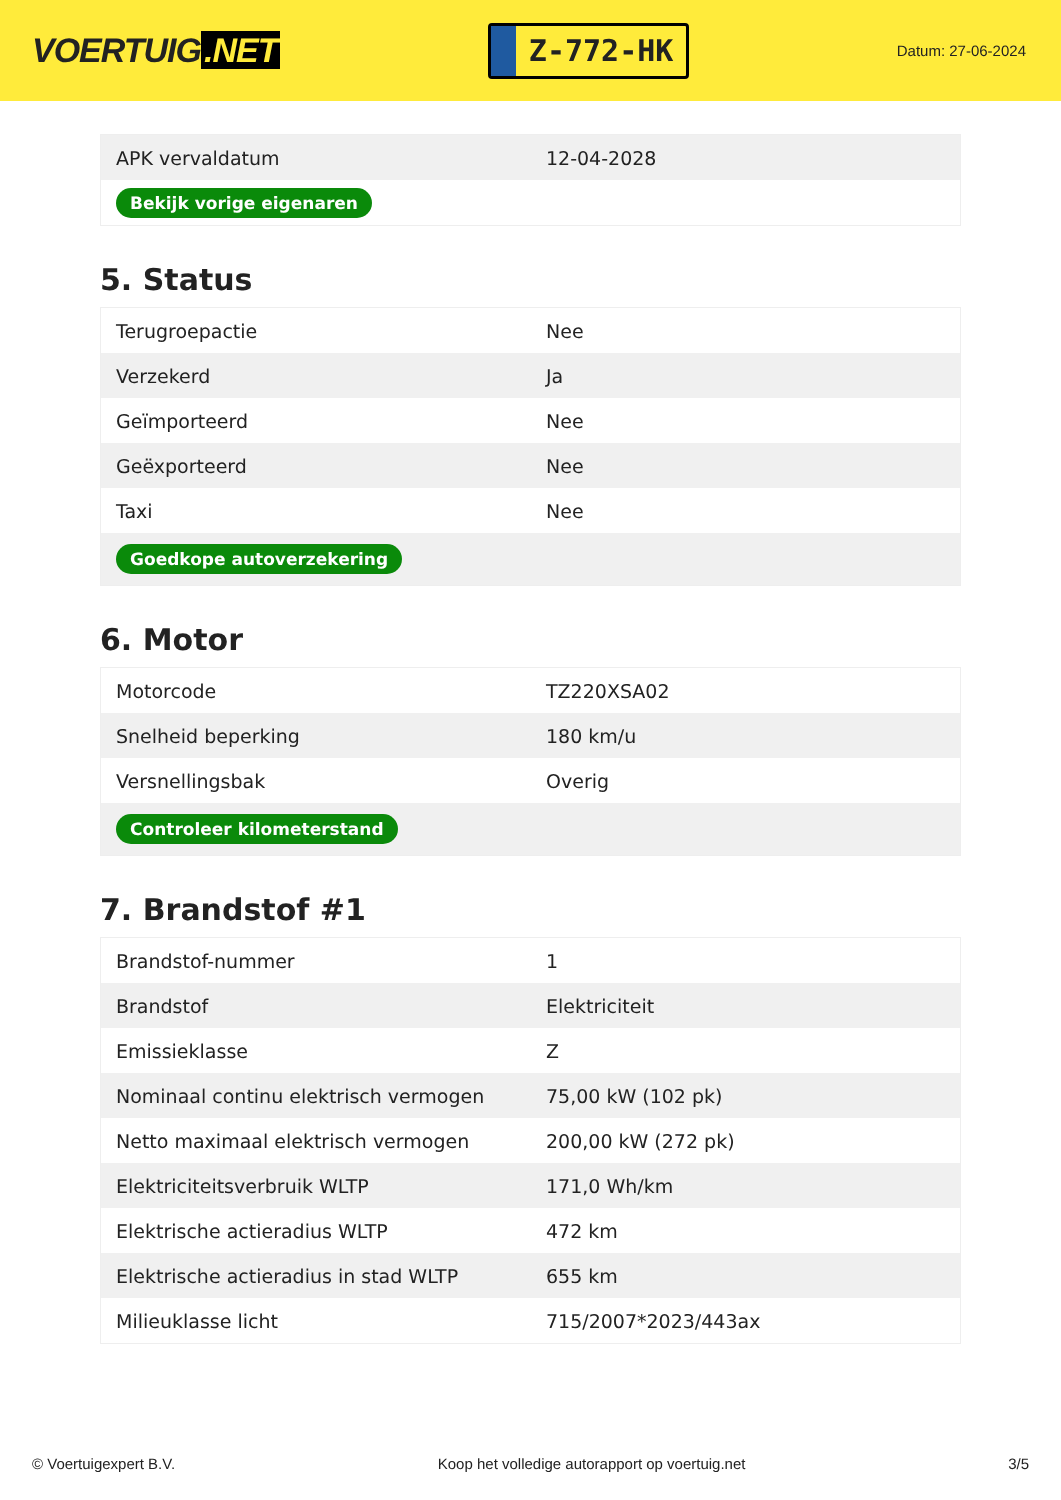VOERTUIG.NET
Z-772-HK
Datum: 27-06-2024
| APK vervaldatum | 12-04-2028 |
| Bekijk vorige eigenaren | |
5. Status
| Terugroepactie | Nee |
| Verzekerd | Ja |
| Geïmporteerd | Nee |
| Geëxporteerd | Nee |
| Taxi | Nee |
| Goedkope autoverzekering | |
6. Motor
| Motorcode | TZ220XSA02 |
| Snelheid beperking | 180 km/u |
| Versnellingsbak | Overig |
| Controleer kilometerstand | |
7. Brandstof #1
| Brandstof-nummer | 1 |
| Brandstof | Elektriciteit |
| Emissieklasse | Z |
| Nominaal continu elektrisch vermogen | 75,00 kW (102 pk) |
| Netto maximaal elektrisch vermogen | 200,00 kW (272 pk) |
| Elektriciteitsverbruik WLTP | 171,0 Wh/km |
| Elektrische actieradius WLTP | 472 km |
| Elektrische actieradius in stad WLTP | 655 km |
| Milieuklasse licht | 715/2007*2023/443ax |
© Voertuigexpert B.V. Koop het volledige autorapport op voertuig.net 3/5